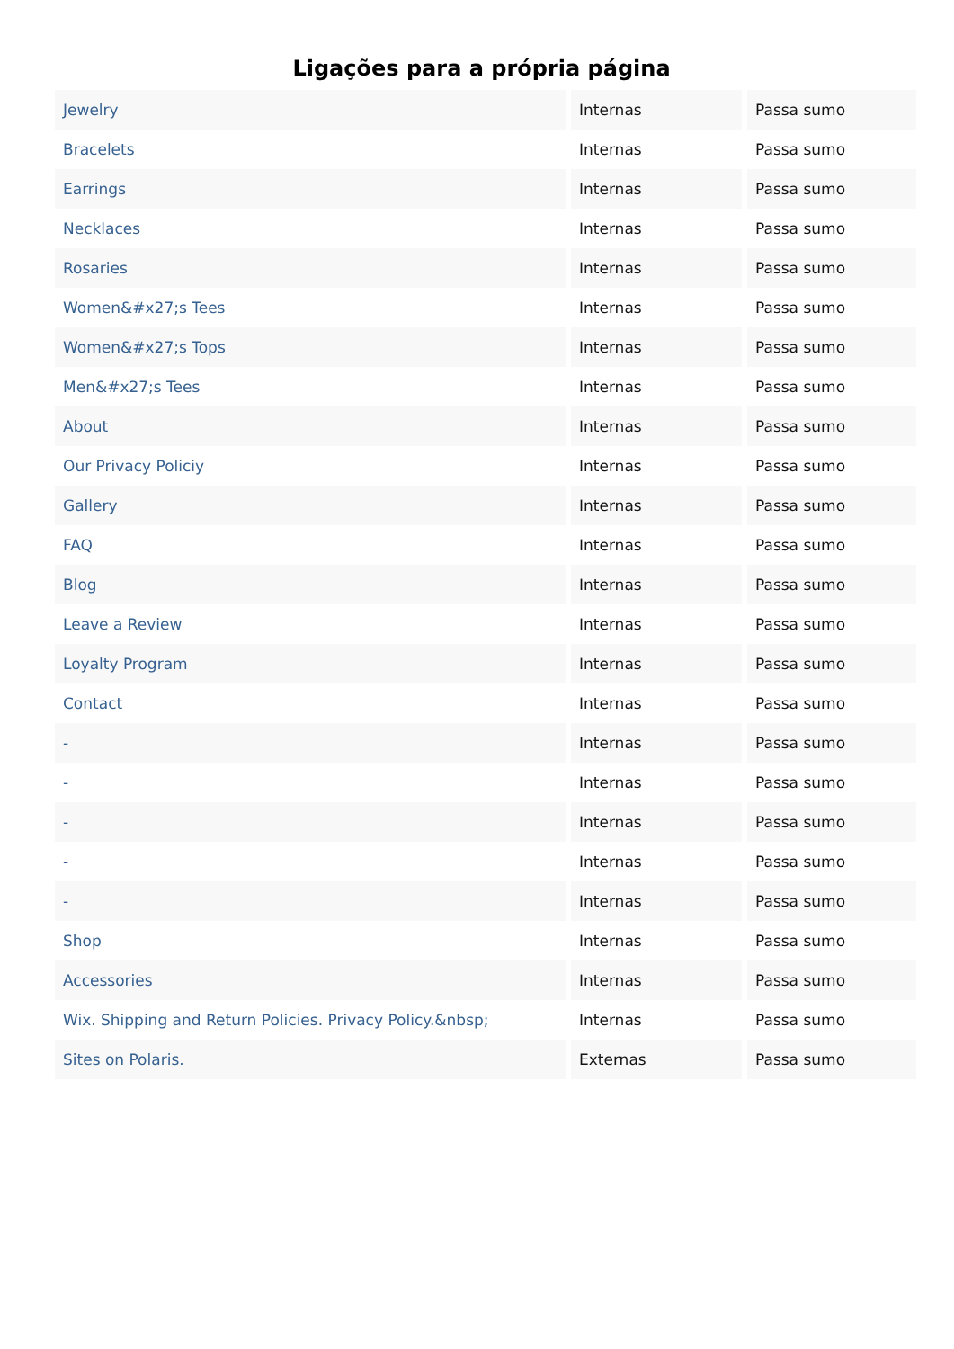Ligações para a própria página
| Jewelry | Internas | Passa sumo |
| Bracelets | Internas | Passa sumo |
| Earrings | Internas | Passa sumo |
| Necklaces | Internas | Passa sumo |
| Rosaries | Internas | Passa sumo |
| Women&#x27;s Tees | Internas | Passa sumo |
| Women&#x27;s Tops | Internas | Passa sumo |
| Men&#x27;s Tees | Internas | Passa sumo |
| About | Internas | Passa sumo |
| Our Privacy Policiy | Internas | Passa sumo |
| Gallery | Internas | Passa sumo |
| FAQ | Internas | Passa sumo |
| Blog | Internas | Passa sumo |
| Leave a Review | Internas | Passa sumo |
| Loyalty Program | Internas | Passa sumo |
| Contact | Internas | Passa sumo |
| - | Internas | Passa sumo |
| - | Internas | Passa sumo |
| - | Internas | Passa sumo |
| - | Internas | Passa sumo |
| - | Internas | Passa sumo |
| Shop | Internas | Passa sumo |
| Accessories | Internas | Passa sumo |
| Wix. Shipping and Return Policies. Privacy Policy.&nbsp; | Internas | Passa sumo |
| Sites on Polaris. | Externas | Passa sumo |